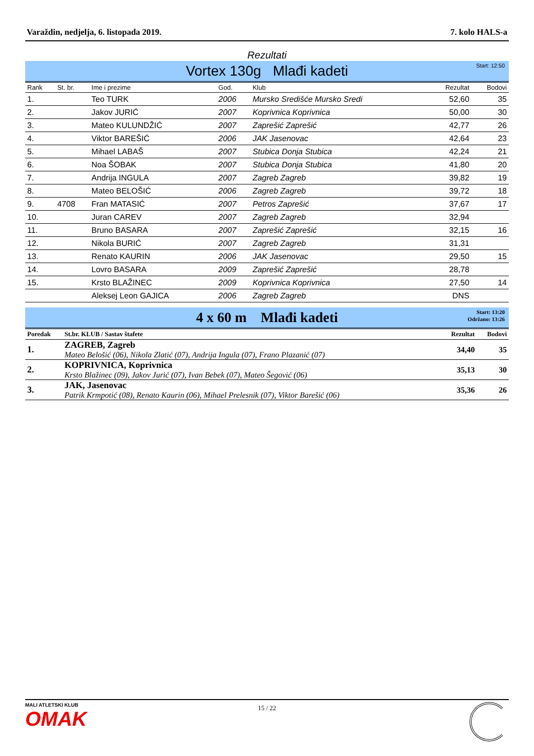Varaždin, nedjelja, 6. listopada 2019. 7. kolo HALS-a
Rezultati
Vortex 130g Mlađi kadeti
Start: 12:50
| Rank | St. br. | Ime i prezime | God. | Klub | Rezultat | Bodovi |
| --- | --- | --- | --- | --- | --- | --- |
| 1. | | Teo TURK | 2006 | Mursko Središće Mursko Sredi | 52,60 | 35 |
| 2. | | Jakov JURIĆ | 2007 | Koprivnica Koprivnica | 50,00 | 30 |
| 3. | | Mateo KULUNDŽIĆ | 2007 | Zaprešić Zaprešić | 42,77 | 26 |
| 4. | | Viktor BAREŠIĆ | 2006 | JAK Jasenovac | 42,64 | 23 |
| 5. | | Mihael LABAŠ | 2007 | Stubica Donja Stubica | 42,24 | 21 |
| 6. | | Noa ŠOBAK | 2007 | Stubica Donja Stubica | 41,80 | 20 |
| 7. | | Andrija INGULA | 2007 | Zagreb Zagreb | 39,82 | 19 |
| 8. | | Mateo BELOŠIĆ | 2006 | Zagreb Zagreb | 39,72 | 18 |
| 9. | 4708 | Fran MATASIĆ | 2007 | Petros Zaprešić | 37,67 | 17 |
| 10. | | Juran CAREV | 2007 | Zagreb Zagreb | 32,94 | |
| 11. | | Bruno BASARA | 2007 | Zaprešić Zaprešić | 32,15 | 16 |
| 12. | | Nikola BURIĆ | 2007 | Zagreb Zagreb | 31,31 | |
| 13. | | Renato KAURIN | 2006 | JAK Jasenovac | 29,50 | 15 |
| 14. | | Lovro BASARA | 2009 | Zaprešić Zaprešić | 28,78 | |
| 15. | | Krsto BLAŽINEC | 2009 | Koprivnica Koprivnica | 27,50 | 14 |
| | | Aleksej Leon GAJICA | 2006 | Zagreb Zagreb | DNS | |
4 x 60 m Mlađi kadeti
Start: 13:20
Održano: 13:26
| Poredak | St.br. KLUB / Sastav štafete | Rezultat | Bodovi |
| --- | --- | --- | --- |
| 1. | ZAGREB, Zagreb Mateo Belošić (06), Nikola Zlatić (07), Andrija Ingula (07), Frano Plazanić (07) | 34,40 | 35 |
| 2. | KOPRIVNICA, Koprivnica Krsto Blažinec (09), Jakov Jurić (07), Ivan Bebek (07), Mateo Šegović (06) | 35,13 | 30 |
| 3. | JAK, Jasenovac Patrik Krmpotić (08), Renato Kaurin (06), Mihael Prelesnik (07), Viktor Barešić (06) | 35,36 | 26 |
MALI ATLETSKI KLUB
OMAK
15 / 22